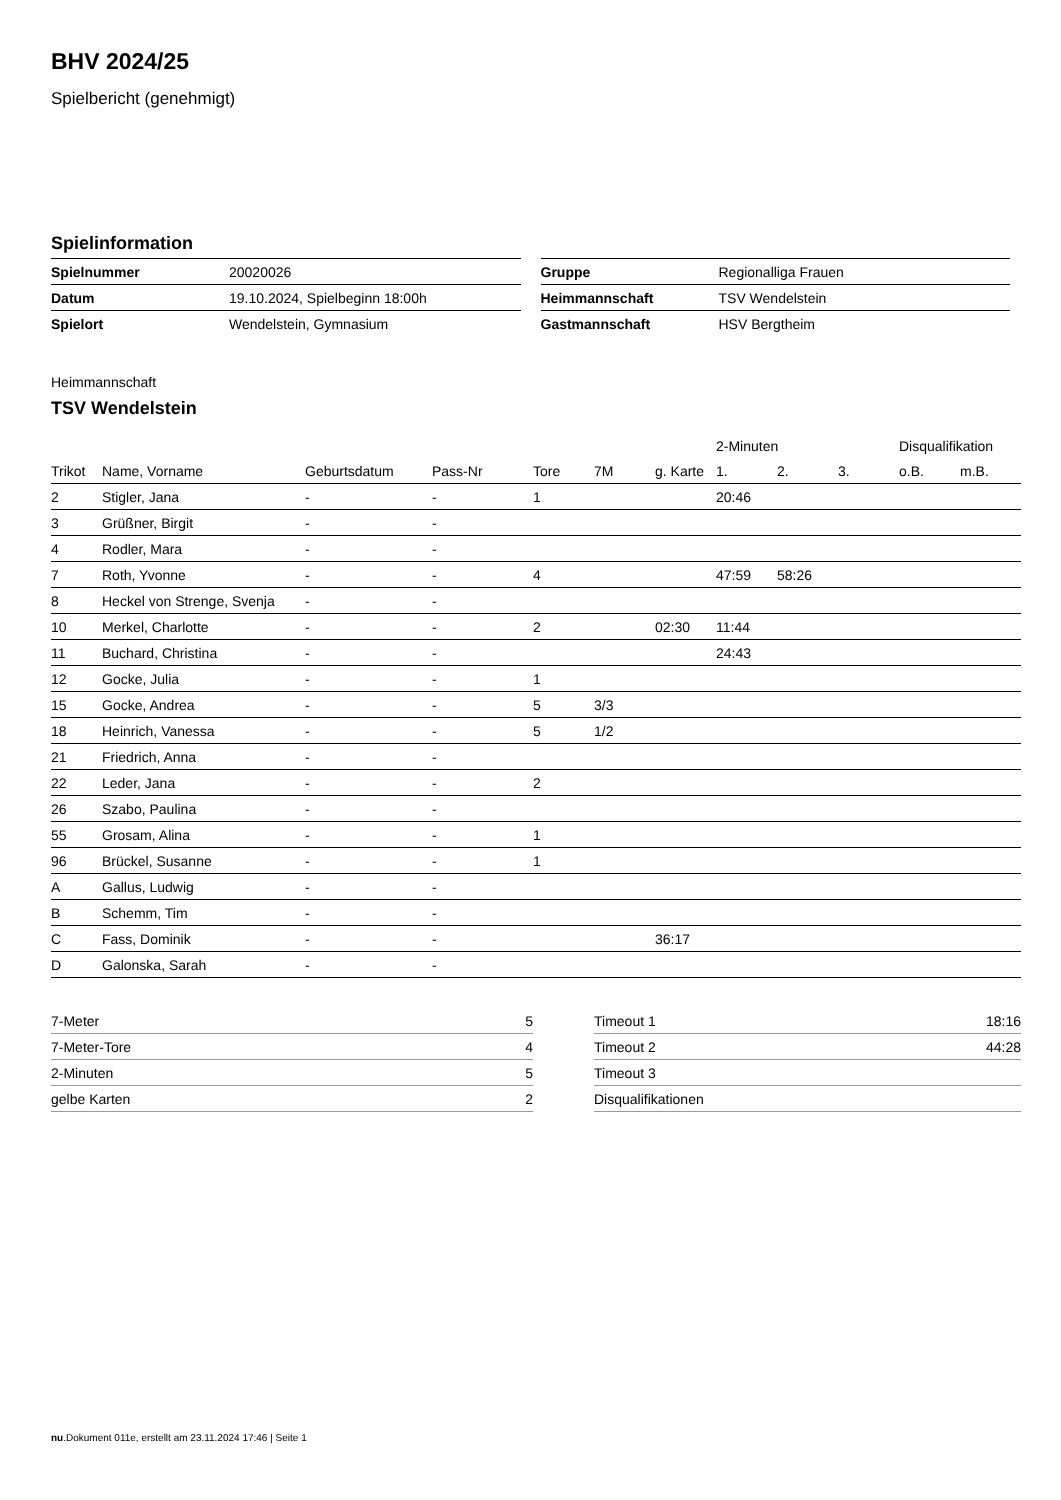BHV 2024/25
Spielbericht (genehmigt)
Spielinformation
| Spielnummer | 20020026 |
| Datum | 19.10.2024, Spielbeginn 18:00h |
| Spielort | Wendelstein, Gymnasium |
| Gruppe | Regionalliga Frauen |
| Heimmannschaft | TSV Wendelstein |
| Gastmannschaft | HSV Bergtheim |
Heimmannschaft
TSV Wendelstein
| | | | | | | | 2-Minuten | | | Disqualifikation | |
| --- | --- | --- | --- | --- | --- | --- | --- | --- | --- | --- | --- |
| Trikot | Name, Vorname | Geburtsdatum | Pass-Nr | Tore | 7M | g. Karte | 1. | 2. | 3. | o.B. | m.B. |
| 2 | Stigler, Jana | - | - | 1 | | | 20:46 | | | | |
| 3 | Grüßner, Birgit | - | - | | | | | | | | |
| 4 | Rodler, Mara | - | - | | | | | | | | |
| 7 | Roth, Yvonne | - | - | 4 | | | 47:59 | 58:26 | | | |
| 8 | Heckel von Strenge, Svenja | - | - | | | | | | | | |
| 10 | Merkel, Charlotte | - | - | 2 | | 02:30 | 11:44 | | | | |
| 11 | Buchard, Christina | - | - | | | | 24:43 | | | | |
| 12 | Gocke, Julia | - | - | 1 | | | | | | | |
| 15 | Gocke, Andrea | - | - | 5 | 3/3 | | | | | | |
| 18 | Heinrich, Vanessa | - | - | 5 | 1/2 | | | | | | |
| 21 | Friedrich, Anna | - | - | | | | | | | | |
| 22 | Leder, Jana | - | - | 2 | | | | | | | |
| 26 | Szabo, Paulina | - | - | | | | | | | | |
| 55 | Grosam, Alina | - | - | 1 | | | | | | | |
| 96 | Brückel, Susanne | - | - | 1 | | | | | | | |
| A | Gallus, Ludwig | - | - | | | | | | | | |
| B | Schemm, Tim | - | - | | | | | | | | |
| C | Fass, Dominik | - | - | | | 36:17 | | | | | |
| D | Galonska, Sarah | - | - | | | | | | | | |
| 7-Meter | 5 |
| 7-Meter-Tore | 4 |
| 2-Minuten | 5 |
| gelbe Karten | 2 |
| Timeout 1 | 18:16 |
| Timeout 2 | 44:28 |
| Timeout 3 | |
| Disqualifikationen | |
nu.Dokument 011e, erstellt am 23.11.2024 17:46 | Seite 1